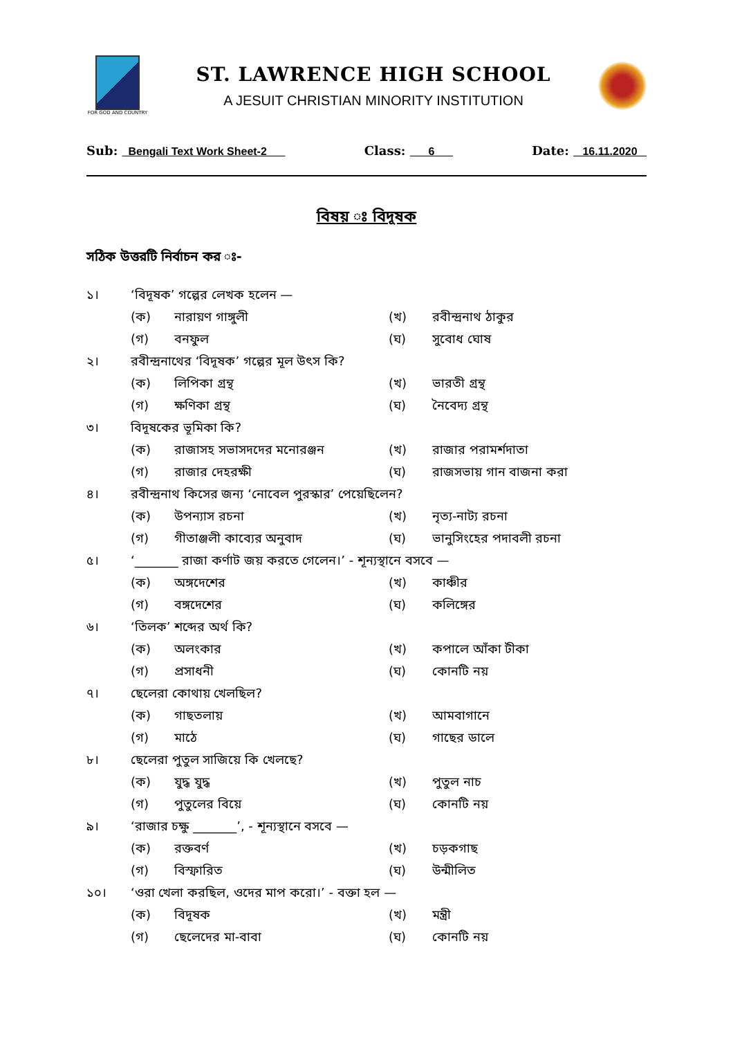FOR GOD AND COUNTRY
ST. LAWRENCE HIGH SCHOOL
A JESUIT CHRISTIAN MINORITY INSTITUTION
Sub: Bengali Text Work Sheet-2 Class: 6 Date: 16.11.2020
বিষয় ঃ বিদূষক
সঠিক উত্তরটি নির্বাচন কর ঃ-
১। ‘বিদূষক’ গল্পের লেখক হলেন —
(ক) নারায়ণ গাঙ্গুলী (খ) রবীন্দ্রনাথ ঠাকুর
(গ) বনফুল (ঘ) সুবোধ ঘোষ
২। রবীন্দ্রনাথের ‘বিদূষক’ গল্পের মূল উৎস কি?
(ক) লিপিকা গ্রন্থ (খ) ভারতী গ্রন্থ
(গ) ক্ষণিকা গ্রন্থ (ঘ) নৈবেদ্য গ্রন্থ
৩। বিদূষকের ভূমিকা কি?
(ক) রাজাসহ সভাসদদের মনোরঞ্জন (খ) রাজার পরামর্শদাতা
(গ) রাজার দেহরক্ষী (ঘ) রাজসভায় গান বাজনা করা
৪। রবীন্দ্রনাথ কিসের জন্য ‘নোবেল পুরস্কার’ পেয়েছিলেন?
(ক) উপন্যাস রচনা (খ) নৃত্য-নাট্য রচনা
(গ) গীতাঞ্জলী কাব্যের অনুবাদ (ঘ) ভানুসিংহের পদাবলী রচনা
৫। ‘_______ রাজা কর্ণাট জয় করতে গেলেন।’ - শূন্যস্থানে বসবে —
(ক) অঙ্গদেশের (খ) কাঞ্চীর
(গ) বঙ্গদেশের (ঘ) কলিঙ্গের
৬। ‘তিলক’ শব্দের অর্থ কি?
(ক) অলংকার (খ) কপালে আঁকা টীকা
(গ) প্রসাধনী (ঘ) কোনটি নয়
৭। ছেলেরা কোথায় খেলছিল?
(ক) গাছতলায় (খ) আমবাগানে
(গ) মাঠে (ঘ) গাছের ডালে
৮। ছেলেরা পুতুল সাজিয়ে কি খেলছে?
(ক) যুদ্ধ যুদ্ধ (খ) পুতুল নাচ
(গ) পুতুলের বিয়ে (ঘ) কোনটি নয়
৯। ‘রাজার চক্ষু _______’, - শূন্যস্থানে বসবে —
(ক) রক্তবর্ণ (খ) চড়কগাছ
(গ) বিস্ফারিত (ঘ) উন্মীলিত
১০। ‘ওরা খেলা করছিল, ওদের মাপ করো।’ - বক্তা হল —
(ক) বিদূষক (খ) মন্ত্রী
(গ) ছেলেদের মা-বাবা (ঘ) কোনটি নয়